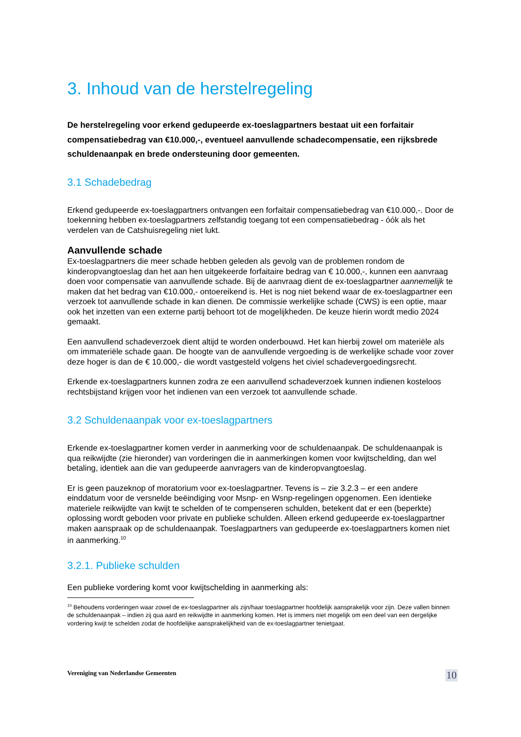3. Inhoud van de herstelregeling
De herstelregeling voor erkend gedupeerde ex-toeslagpartners bestaat uit een forfaitair compensatiebedrag van €10.000,-, eventueel aanvullende schadecompensatie, een rijksbrede schuldenaanpak en brede ondersteuning door gemeenten.
3.1 Schadebedrag
Erkend gedupeerde ex-toeslagpartners ontvangen een forfaitair compensatiebedrag van €10.000,-. Door de toekenning hebben ex-toeslagpartners zelfstandig toegang tot een compensatiebedrag - óók als het verdelen van de Catshuisregeling niet lukt.
Aanvullende schade
Ex-toeslagpartners die meer schade hebben geleden als gevolg van de problemen rondom de kinderopvangtoeslag dan het aan hen uitgekeerde forfaitaire bedrag van € 10.000,-, kunnen een aanvraag doen voor compensatie van aanvullende schade. Bij de aanvraag dient de ex-toeslagpartner aannemelijk te maken dat het bedrag van €10.000,- ontoereikend is. Het is nog niet bekend waar de ex-toeslagpartner een verzoek tot aanvullende schade in kan dienen. De commissie werkelijke schade (CWS) is een optie, maar ook het inzetten van een externe partij behoort tot de mogelijkheden. De keuze hierin wordt medio 2024 gemaakt.
Een aanvullend schadeverzoek dient altijd te worden onderbouwd. Het kan hierbij zowel om materiële als om immateriële schade gaan. De hoogte van de aanvullende vergoeding is de werkelijke schade voor zover deze hoger is dan de € 10.000,- die wordt vastgesteld volgens het civiel schadevergoedingsrecht.
Erkende ex-toeslagpartners kunnen zodra ze een aanvullend schadeverzoek kunnen indienen kosteloos rechtsbijstand krijgen voor het indienen van een verzoek tot aanvullende schade.
3.2 Schuldenaanpak voor ex-toeslagpartners
Erkende ex-toeslagpartner komen verder in aanmerking voor de schuldenaanpak. De schuldenaanpak is qua reikwijdte (zie hieronder) van vorderingen die in aanmerkingen komen voor kwijtschelding, dan wel betaling, identiek aan die van gedupeerde aanvragers van de kinderopvangtoeslag.
Er is geen pauzeknop of moratorium voor ex-toeslagpartner. Tevens is – zie 3.2.3 – er een andere einddatum voor de versnelde beëindiging voor Msnp- en Wsnp-regelingen opgenomen. Een identieke materiele reikwijdte van kwijt te schelden of te compenseren schulden, betekent dat er een (beperkte) oplossing wordt geboden voor private en publieke schulden. Alleen erkend gedupeerde ex-toeslagpartner maken aanspraak op de schuldenaanpak. Toeslagpartners van gedupeerde ex-toeslagpartners komen niet in aanmerking.<sup>10</sup>
3.2.1. Publieke schulden
Een publieke vordering komt voor kwijtschelding in aanmerking als:
<sup>10</sup> Behoudens vorderingen waar zowel de ex-toeslagpartner als zijn/haar toeslagpartner hoofdelijk aansprakelijk voor zijn. Deze vallen binnen de schuldenaanpak – indien zij qua aard en reikwijdte in aanmerking komen. Het is immers niet mogelijk om een deel van een dergelijke vordering kwijt te schelden zodat de hoofdelijke aansprakelijkheid van de ex-toeslagpartner tenietgaat.
Vereniging van Nederlandse Gemeenten 10